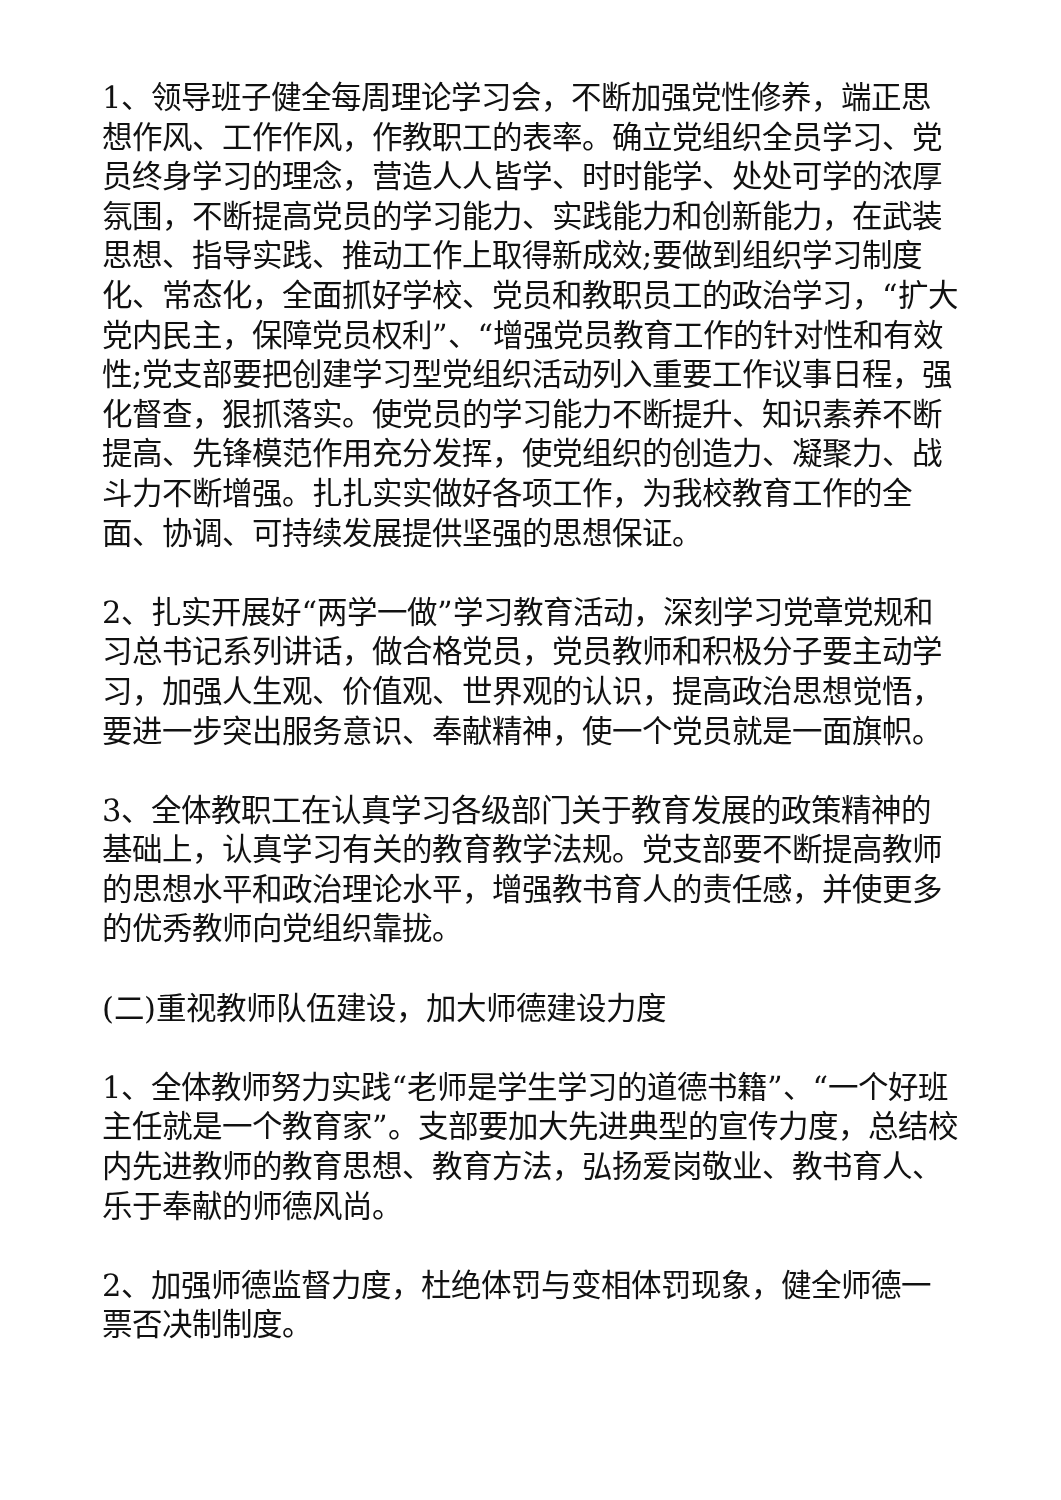1、领导班子健全每周理论学习会，不断加强党性修养，端正思想作风、工作作风，作教职工的表率。确立党组织全员学习、党员终身学习的理念，营造人人皆学、时时能学、处处可学的浓厚氛围，不断提高党员的学习能力、实践能力和创新能力，在武装思想、指导实践、推动工作上取得新成效;要做到组织学习制度化、常态化，全面抓好学校、党员和教职员工的政治学习，“扩大党内民主，保障党员权利”、“增强党员教育工作的针对性和有效性;党支部要把创建学习型党组织活动列入重要工作议事日程，强化督查，狠抓落实。使党员的学习能力不断提升、知识素养不断提高、先锋模范作用充分发挥，使党组织的创造力、凝聚力、战斗力不断增强。扎扎实实做好各项工作，为我校教育工作的全面、协调、可持续发展提供坚强的思想保证。
2、扎实开展好“两学一做”学习教育活动，深刻学习党章党规和习总书记系列讲话，做合格党员，党员教师和积极分子要主动学习，加强人生观、价值观、世界观的认识，提高政治思想觉悟，要进一步突出服务意识、奉献精神，使一个党员就是一面旗帜。
3、全体教职工在认真学习各级部门关于教育发展的政策精神的基础上，认真学习有关的教育教学法规。党支部要不断提高教师的思想水平和政治理论水平，增强教书育人的责任感，并使更多的优秀教师向党组织靠拢。
(二)重视教师队伍建设，加大师德建设力度
1、全体教师努力实践“老师是学生学习的道德书籍”、“一个好班主任就是一个教育家”。支部要加大先进典型的宣传力度，总结校内先进教师的教育思想、教育方法，弘扬爱岗敬业、教书育人、乐于奉献的师德风尚。
2、加强师德监督力度，杜绝体罚与变相体罚现象，健全师德一票否决制制度。